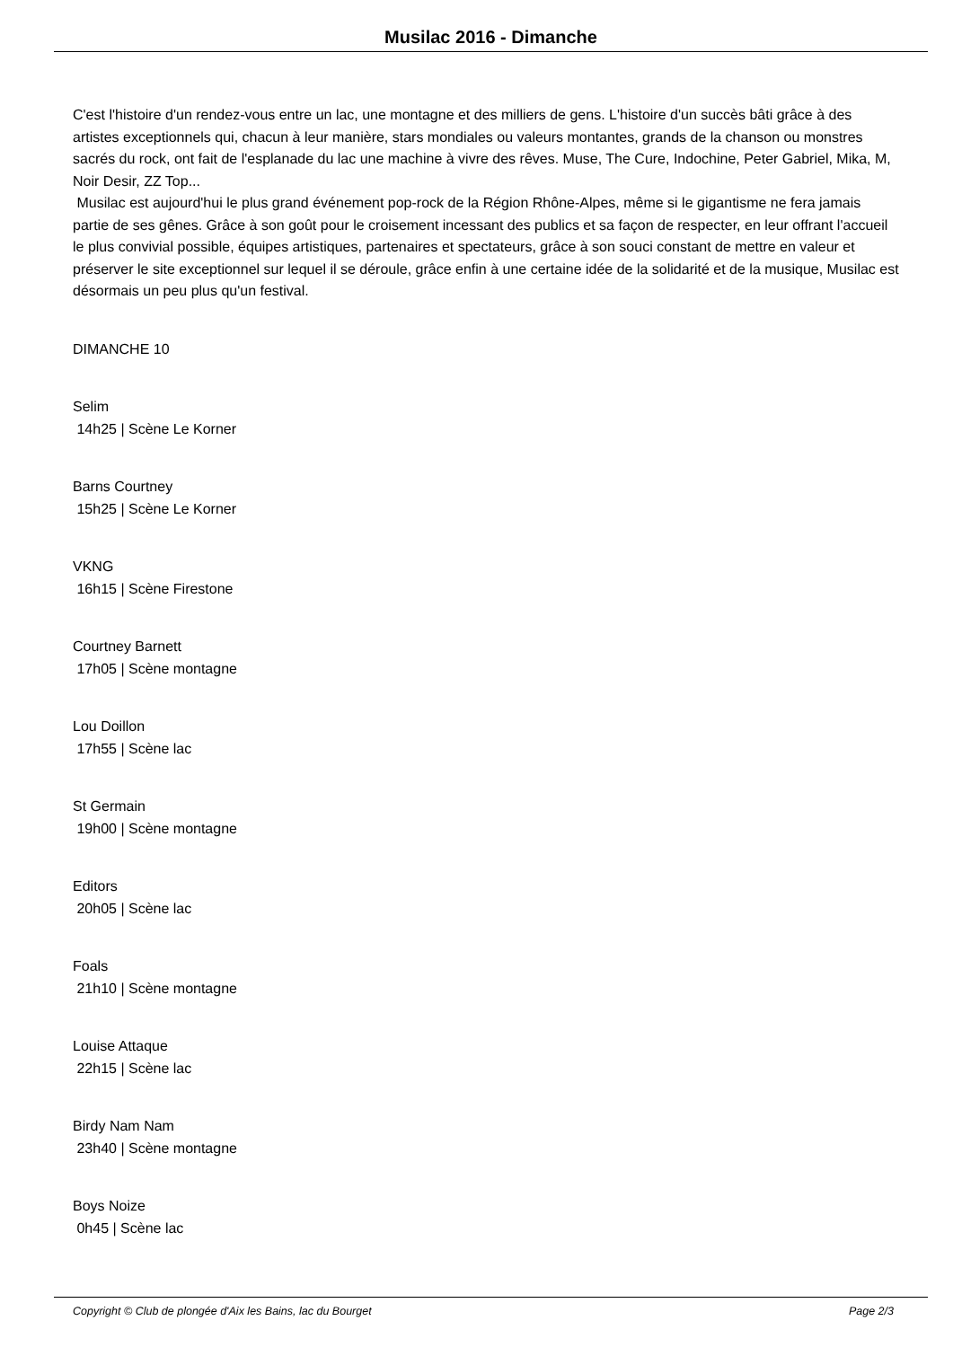Musilac 2016 - Dimanche
C'est l'histoire d'un rendez-vous entre un lac, une montagne et des milliers de gens. L'histoire d'un succès bâti grâce à des artistes exceptionnels qui, chacun à leur manière, stars mondiales ou valeurs montantes, grands de la chanson ou monstres sacrés du rock, ont fait de l'esplanade du lac une machine à vivre des rêves. Muse, The Cure, Indochine, Peter Gabriel, Mika, M, Noir Desir, ZZ Top...
Musilac est aujourd'hui le plus grand événement pop-rock de la Région Rhône-Alpes, même si le gigantisme ne fera jamais partie de ses gênes. Grâce à son goût pour le croisement incessant des publics et sa façon de respecter, en leur offrant l'accueil le plus convivial possible, équipes artistiques, partenaires et spectateurs, grâce à son souci constant de mettre en valeur et préserver le site exceptionnel sur lequel il se déroule, grâce enfin à une certaine idée de la solidarité et de la musique, Musilac est désormais un peu plus qu'un festival.
DIMANCHE 10
Selim
14h25 | Scène Le Korner
Barns Courtney
15h25 | Scène Le Korner
VKNG
16h15 | Scène Firestone
Courtney Barnett
17h05 | Scène montagne
Lou Doillon
17h55 | Scène lac
St Germain
19h00 | Scène montagne
Editors
20h05 | Scène lac
Foals
21h10 | Scène montagne
Louise Attaque
22h15 | Scène lac
Birdy Nam Nam
23h40 | Scène montagne
Boys Noize
0h45 | Scène lac
Copyright © Club de plongée d'Aix les Bains, lac du Bourget Page 2/3